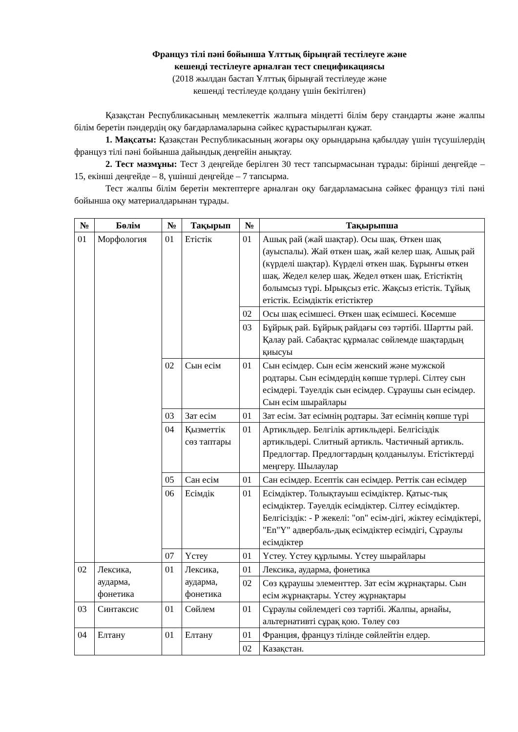Француз тілі пәні бойынша Ұлттық бірыңғай тестілеуге және
кешенді тестілеуге арналған тест спецификациясы
(2018 жылдан бастап Ұлттық бірыңғай тестілеуде және
кешенді тестілеуде қолдану үшін бекітілген)
Қазақстан Республикасының мемлекеттік жалпыға міндетті білім беру стандарты және жалпы білім беретін пәндердің оқу бағдарламаларына сәйкес құрастырылған құжат.
1. Мақсаты: Қазақстан Республикасының жоғары оқу орындарына қабылдау үшін түсушілердің француз тілі пәні бойынша дайындық деңгейін анықтау.
2. Тест мазмұны: Тест 3 деңгейде берілген 30 тест тапсырмасынан тұрады: бірінші деңгейде –15, екінші деңгейде – 8, үшінші деңгейде – 7 тапсырма.
Тест жалпы білім беретін мектептерге арналған оқу бағдарламасына сәйкес француз тілі пәні бойынша оқу материалдарынан тұрады.
| № | Бөлім | № | Тақырып | № | Тақырыпша |
| --- | --- | --- | --- | --- | --- |
| 01 | Морфология | 01 | Етістік | 01 | Ашық рай (жай шақтар). Осы шақ. Өткен шақ (ауыспалы). Жай өткен шақ, жай келер шақ. Ашық рай (күрделі шақтар). Күрделі өткен шақ. Бұрынғы өткен шақ. Жедел келер шақ. Жедел өткен шақ. Етістіктің болымсыз түрі. Ырықсыз етіс. Жақсыз етістік. Тұйық етістік. Есімдіктік етістіктер |
| | | | | 02 | Осы шақ есімшесі. Өткен шақ есімшесі. Көсемше |
| | | | | 03 | Бұйрық рай. Бұйрық райдағы сөз тәртібі. Шартты рай. Қалау рай. Сабақтас құрмалас сөйлемде шақтардың қиысуы |
| | | 02 | Сын есім | 01 | Сын есімдер. Сын есім женский және мужской родтары. Сын есімдердің көпше түрлері. Сілтеу сын есімдері. Тәуелдік сын есімдер. Сұраушы сын есімдер. Сын есім шырайлары |
| | | 03 | Зат есім | 01 | Зат есім. Зат есімнің родтары. Зат есімнің көпше түрі |
| | | 04 | Қызметтік сөз таптары | 01 | Артикльдер. Белгілік артикльдері. Белгісіздік артикльдері. Слитный артикль. Частичный артикль. Предлогтар. Предлогтардың қолданылуы. Етістіктерді меңгеру. Шылаулар |
| | | 05 | Сан есім | 01 | Сан есімдер. Есептік сан есімдер. Реттік сан есімдер |
| | | 06 | Есімдік | 01 | Есімдіктер. Толықтауыш есімдіктер. Қатыс-тық есімдіктер. Тәуелдік есімдіктер. Сілтеу есімдіктер. Белгісіздік: - Р жекелі: "on" есім-дігі, жіктеу есімдіктері, "En"Y" адвербаль-дық есімдіктер есімдігі, Сұраулы есімдіктер |
| | | 07 | Үстеу | 01 | Үстеу. Үстеу құрлымы. Үстеу шырайлары |
| 02 | Лексика, аударма, фонетика | 01 | Лексика, аударма, фонетика | 01 | Лексика, аударма, фонетика |
| | | | | 02 | Сөз құраушы элементтер. Зат есім жұрнақтары. Сын есім жұрнақтары. Үстеу жұрнақтары |
| 03 | Синтаксис | 01 | Сөйлем | 01 | Сұраулы сөйлемдегі сөз тәртібі. Жалпы, арнайы, альтернативті сұрақ қою. Төлеу сөз |
| 04 | Елтану | 01 | Елтану | 01 | Франция, француз тілінде сөйлейтін елдер. |
| | | | | 02 | Казақстан. |